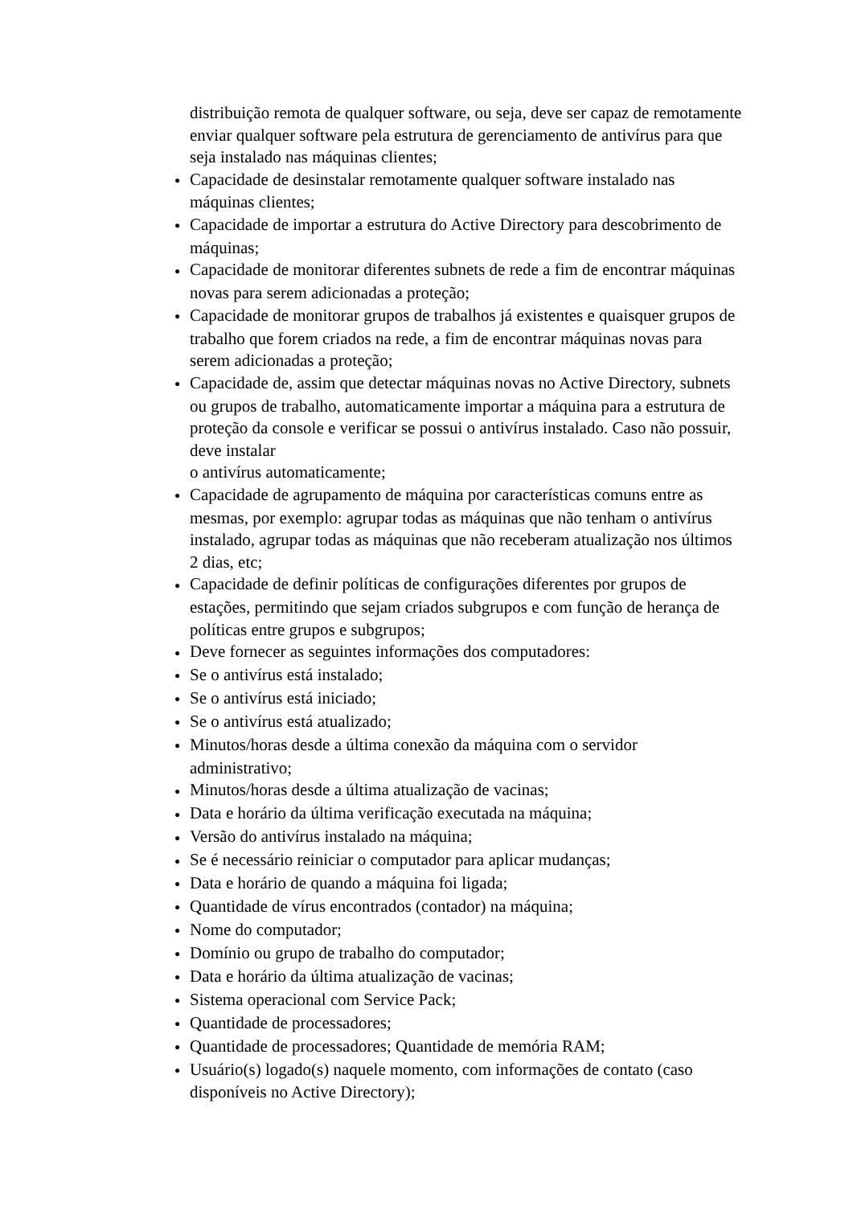distribuição remota de qualquer software, ou seja, deve ser capaz de remotamente enviar qualquer software pela estrutura de gerenciamento de antivírus para que seja instalado nas máquinas clientes;
● Capacidade de desinstalar remotamente qualquer software instalado nas máquinas clientes;
● Capacidade de importar a estrutura do Active Directory para descobrimento de máquinas;
● Capacidade de monitorar diferentes subnets de rede a fim de encontrar máquinas novas para serem adicionadas a proteção;
● Capacidade de monitorar grupos de trabalhos já existentes e quaisquer grupos de trabalho que forem criados na rede, a fim de encontrar máquinas novas para serem adicionadas a proteção;
● Capacidade de, assim que detectar máquinas novas no Active Directory, subnets ou grupos de trabalho, automaticamente importar a máquina para a estrutura de proteção da console e verificar se possui o antivírus instalado. Caso não possuir, deve instalar
o antivírus automaticamente;
● Capacidade de agrupamento de máquina por características comuns entre as mesmas, por exemplo: agrupar todas as máquinas que não tenham o antivírus instalado, agrupar todas as máquinas que não receberam atualização nos últimos 2 dias, etc;
● Capacidade de definir políticas de configurações diferentes por grupos de estações, permitindo que sejam criados subgrupos e com função de herança de políticas entre grupos e subgrupos;
● Deve fornecer as seguintes informações dos computadores:
● Se o antivírus está instalado;
● Se o antivírus está iniciado;
● Se o antivírus está atualizado;
● Minutos/horas desde a última conexão da máquina com o servidor administrativo;
● Minutos/horas desde a última atualização de vacinas;
● Data e horário da última verificação executada na máquina;
● Versão do antivírus instalado na máquina;
● Se é necessário reiniciar o computador para aplicar mudanças;
● Data e horário de quando a máquina foi ligada;
● Quantidade de vírus encontrados (contador) na máquina;
● Nome do computador;
● Domínio ou grupo de trabalho do computador;
● Data e horário da última atualização de vacinas;
● Sistema operacional com Service Pack;
● Quantidade de processadores;
● Quantidade de processadores; Quantidade de memória RAM;
● Usuário(s) logado(s) naquele momento, com informações de contato (caso disponíveis no Active Directory);